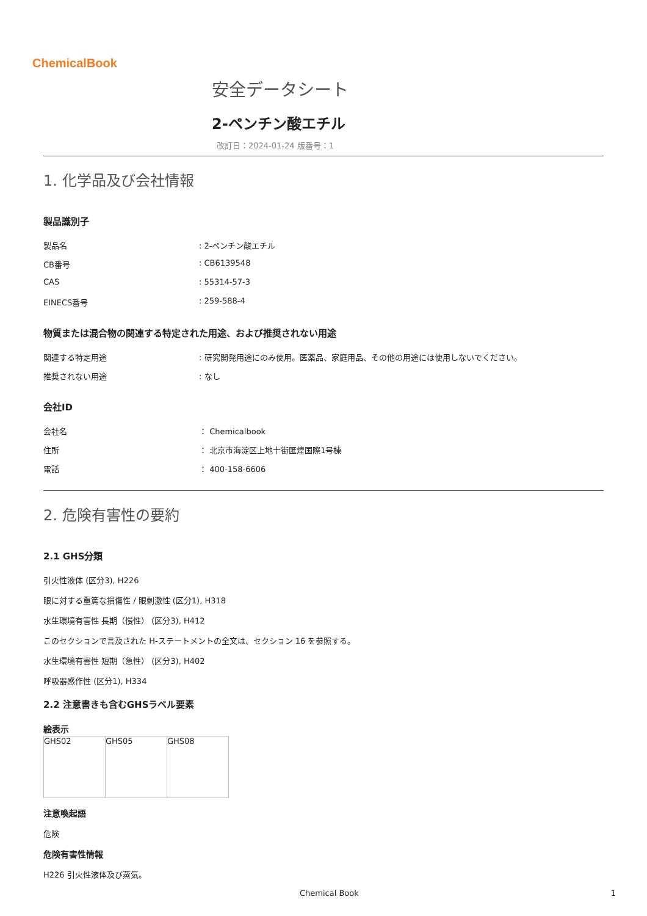ChemicalBook
安全データシート
2-ペンチン酸エチル
改訂日：2024-01-24 版番号：1
1. 化学品及び会社情報
製品識別子
製品名: 2-ペンチン酸エチル
CB番号: CB6139548
CAS: 55314-57-3
EINECS番号: 259-588-4
物質または混合物の関連する特定された用途、および推奨されない用途
関連する特定用途: 研究開発用途にのみ使用。医薬品、家庭用品、その他の用途には使用しないでください。
推奨されない用途: なし
会社ID
会社名 ： Chemicalbook
住所 ： 北京市海淀区上地十街匯煌国際1号棟
電話 ： 400-158-6606
2. 危険有害性の要約
2.1 GHS分類
引火性液体 (区分3), H226
眼に対する重篤な損傷性 / 眼刺激性 (区分1), H318
水生環境有害性 長期（慢性） (区分3), H412
このセクションで言及された H-ステートメントの全文は、セクション 16 を参照する。
水生環境有害性 短期（急性） (区分3), H402
呼吸器感作性 (区分1), H334
2.2 注意書きも含むGHSラベル要素
絵表示
| GHS02 | GHS05 | GHS08 |
注意喚起語
危険
危険有害性情報
H226 引火性液体及び蒸気。
Chemical Book 1